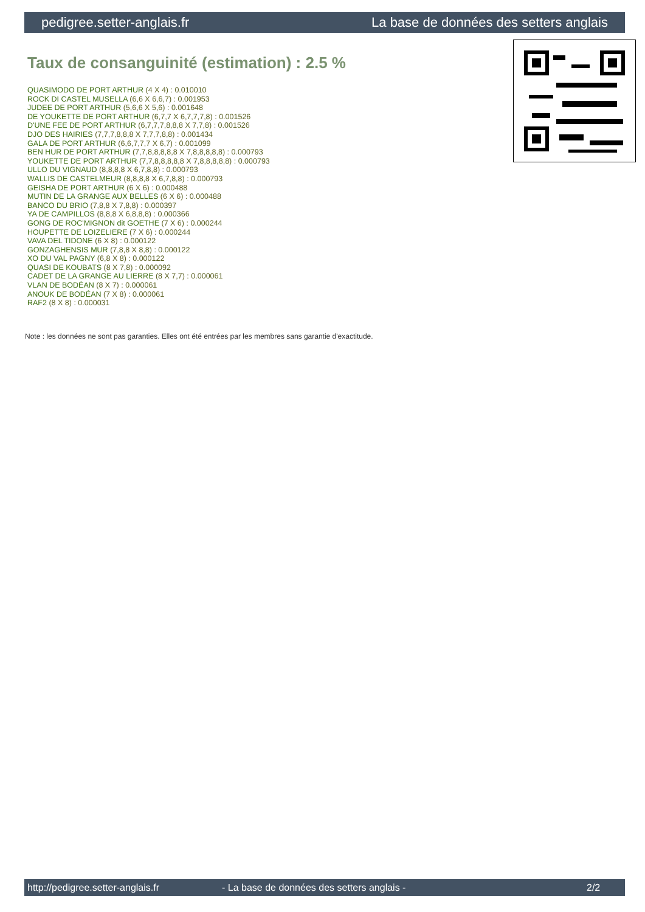pedigree.setter-anglais.fr La base de données des setters anglais
Taux de consanguinité (estimation) : 2.5 %
QUASIMODO DE PORT ARTHUR (4 X 4) : 0.010010
ROCK DI CASTEL MUSELLA (6,6 X 6,6,7) : 0.001953
JUDEE DE PORT ARTHUR (5,6,6 X 5,6) : 0.001648
DE YOUKETTE DE PORT ARTHUR (6,7,7 X 6,7,7,7,8) : 0.001526
D'UNE FEE DE PORT ARTHUR (6,7,7,7,8,8,8 X 7,7,8) : 0.001526
DJO DES HAIRIES (7,7,7,8,8,8 X 7,7,7,8,8) : 0.001434
GALA DE PORT ARTHUR (6,6,7,7,7 X 6,7) : 0.001099
BEN HUR DE PORT ARTHUR (7,7,8,8,8,8,8 X 7,8,8,8,8,8) : 0.000793
YOUKETTE DE PORT ARTHUR (7,7,8,8,8,8,8 X 7,8,8,8,8,8) : 0.000793
ULLO DU VIGNAUD (8,8,8,8 X 6,7,8,8) : 0.000793
WALLIS DE CASTELMEUR (8,8,8,8 X 6,7,8,8) : 0.000793
GEISHA DE PORT ARTHUR (6 X 6) : 0.000488
MUTIN DE LA GRANGE AUX BELLES (6 X 6) : 0.000488
BANCO DU BRIO (7,8,8 X 7,8,8) : 0.000397
YA DE CAMPILLOS (8,8,8 X 6,8,8,8) : 0.000366
GONG DE ROC'MIGNON dit GOETHE (7 X 6) : 0.000244
HOUPETTE DE LOIZELIERE (7 X 6) : 0.000244
VAVA DEL TIDONE (6 X 8) : 0.000122
GONZAGHENSIS MUR (7,8,8 X 8,8) : 0.000122
XO DU VAL PAGNY (6,8 X 8) : 0.000122
QUASI DE KOUBATS (8 X 7,8) : 0.000092
CADET DE LA GRANGE AU LIERRE (8 X 7,7) : 0.000061
VLAN DE BODÉAN (8 X 7) : 0.000061
ANOUK DE BODÉAN (7 X 8) : 0.000061
RAF2 (8 X 8) : 0.000031
Note : les données ne sont pas garanties. Elles ont été entrées par les membres sans garantie d'exactitude.
http://pedigree.setter-anglais.fr - La base de données des setters anglais - 2/2